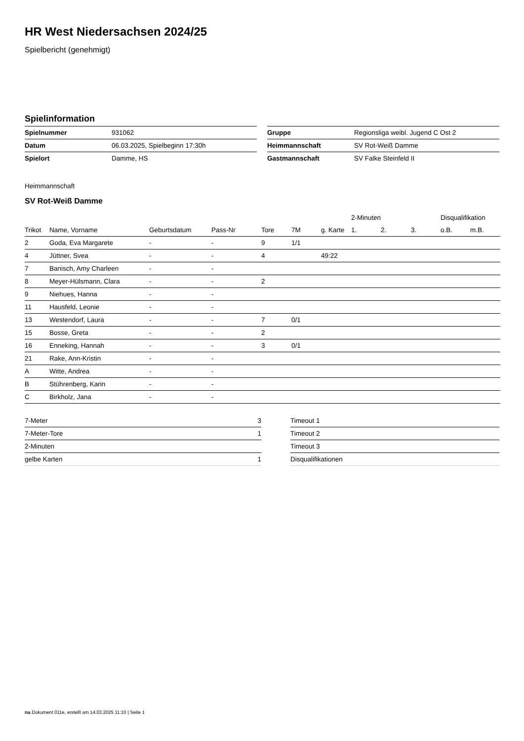HR West Niedersachsen 2024/25
Spielbericht (genehmigt)
Spielinformation
| Spielnummer | 931062 |
| Datum | 06.03.2025, Spielbeginn 17:30h |
| Spielort | Damme, HS |
| Gruppe | Regionsliga weibl. Jugend C Ost 2 |
| Heimmannschaft | SV Rot-Weiß Damme |
| Gastmannschaft | SV Falke Steinfeld II |
Heimmannschaft
SV Rot-Weiß Damme
| | | | | | | | 2-Minuten | | | Disqualifikation | |
| --- | --- | --- | --- | --- | --- | --- | --- | --- | --- | --- | --- |
| Trikot | Name, Vorname | Geburtsdatum | Pass-Nr | Tore | 7M | g. Karte | 1. | 2. | 3. | o.B. | m.B. |
| 2 | Goda, Eva Margarete | - | - | 9 | 1/1 | | | | | | |
| 4 | Jüttner, Svea | - | - | 4 | | 49:22 | | | | | |
| 7 | Banisch, Amy Charleen | - | - | | | | | | | | |
| 8 | Meyer-Hülsmann, Clara | - | - | 2 | | | | | | | |
| 9 | Niehues, Hanna | - | - | | | | | | | | |
| 11 | Hausfeld, Leonie | - | - | | | | | | | | |
| 13 | Westendorf, Laura | - | - | 7 | 0/1 | | | | | | |
| 15 | Bosse, Greta | - | - | 2 | | | | | | | |
| 16 | Enneking, Hannah | - | - | 3 | 0/1 | | | | | | |
| 21 | Rake, Ann-Kristin | - | - | | | | | | | | |
| A | Witte, Andrea | - | - | | | | | | | | |
| B | Stührenberg, Karin | - | - | | | | | | | | |
| C | Birkholz, Jana | - | - | | | | | | | | |
| 7-Meter | 3 |
| 7-Meter-Tore | 1 |
| 2-Minuten | |
| gelbe Karten | 1 |
| Timeout 1 |
| Timeout 2 |
| Timeout 3 |
| Disqualifikationen |
nu.Dokument 011e, erstellt am 14.03.2025 11:10 | Seite 1